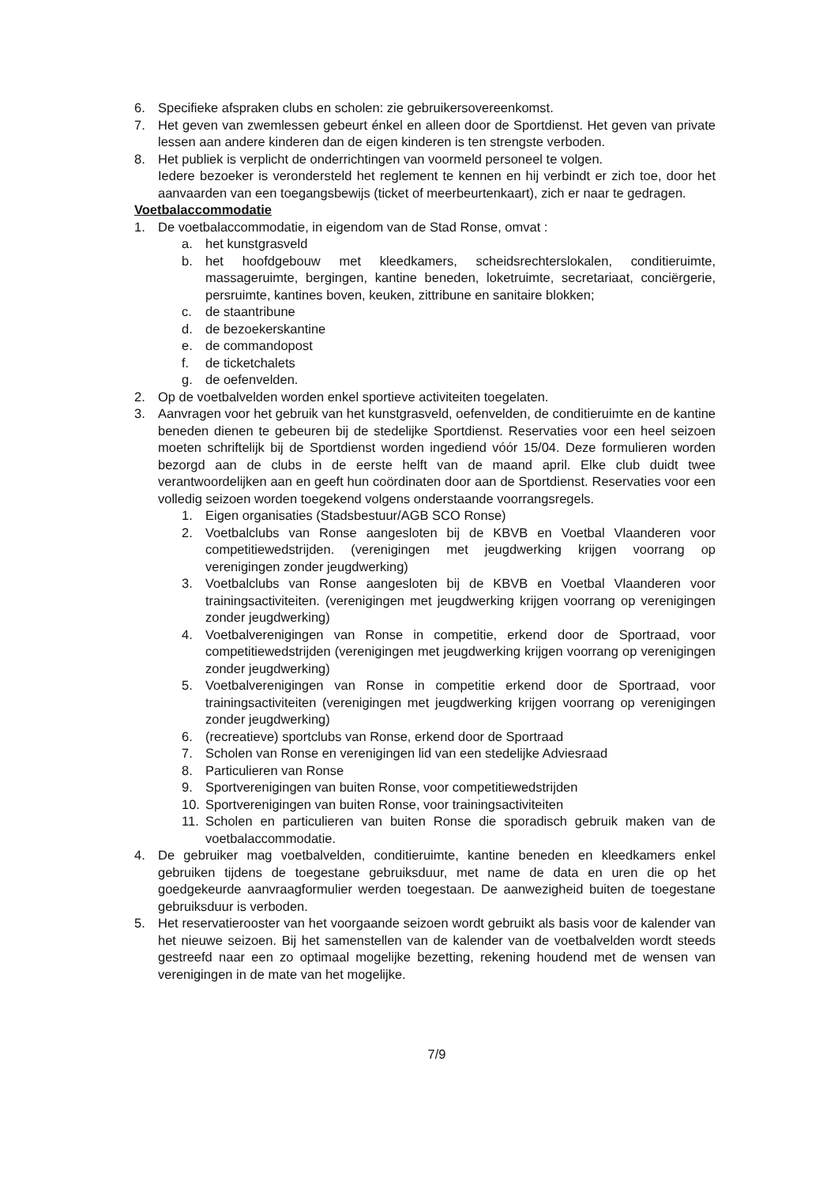6. Specifieke afspraken clubs en scholen: zie gebruikersovereenkomst.
7. Het geven van zwemlessen gebeurt énkel en alleen door de Sportdienst. Het geven van private lessen aan andere kinderen dan de eigen kinderen is ten strengste verboden.
8. Het publiek is verplicht de onderrichtingen van voormeld personeel te volgen.
Iedere bezoeker is verondersteld het reglement te kennen en hij verbindt er zich toe, door het aanvaarden van een toegangsbewijs (ticket of meerbeurtenkaart), zich er naar te gedragen.
Voetbalaccommodatie
1. De voetbalaccommodatie, in eigendom van de Stad Ronse, omvat :
a. het kunstgrasveld
b. het hoofdgebouw met kleedkamers, scheidsrechterslokalen, conditieruimte, massageruimte, bergingen, kantine beneden, loketruimte, secretariaat, conciërgerie, persruimte, kantines boven, keuken, zittribune en sanitaire blokken;
c. de staantribune
d. de bezoekerskantine
e. de commandopost
f. de ticketchalets
g. de oefenvelden.
2. Op de voetbalvelden worden enkel sportieve activiteiten toegelaten.
3. Aanvragen voor het gebruik van het kunstgrasveld, oefenvelden, de conditieruimte en de kantine beneden dienen te gebeuren bij de stedelijke Sportdienst. Reservaties voor een heel seizoen moeten schriftelijk bij de Sportdienst worden ingediend vóór 15/04. Deze formulieren worden bezorgd aan de clubs in de eerste helft van de maand april. Elke club duidt twee verantwoordelijken aan en geeft hun coördinaten door aan de Sportdienst. Reservaties voor een volledig seizoen worden toegekend volgens onderstaande voorrangsregels.
1. Eigen organisaties (Stadsbestuur/AGB SCO Ronse)
2. Voetbalclubs van Ronse aangesloten bij de KBVB en Voetbal Vlaanderen voor competitiewedstrijden. (verenigingen met jeugdwerking krijgen voorrang op verenigingen zonder jeugdwerking)
3. Voetbalclubs van Ronse aangesloten bij de KBVB en Voetbal Vlaanderen voor trainingsactiviteiten. (verenigingen met jeugdwerking krijgen voorrang op verenigingen zonder jeugdwerking)
4. Voetbalverenigingen van Ronse in competitie, erkend door de Sportraad, voor competitiewedstrijden (verenigingen met jeugdwerking krijgen voorrang op verenigingen zonder jeugdwerking)
5. Voetbalverenigingen van Ronse in competitie erkend door de Sportraad, voor trainingsactiviteiten (verenigingen met jeugdwerking krijgen voorrang op verenigingen zonder jeugdwerking)
6. (recreatieve) sportclubs van Ronse, erkend door de Sportraad
7. Scholen van Ronse en verenigingen lid van een stedelijke Adviesraad
8. Particulieren van Ronse
9. Sportverenigingen van buiten Ronse, voor competitiewedstrijden
10. Sportverenigingen van buiten Ronse, voor trainingsactiviteiten
11. Scholen en particulieren van buiten Ronse die sporadisch gebruik maken van de voetbalaccommodatie.
4. De gebruiker mag voetbalvelden, conditieruimte, kantine beneden en kleedkamers enkel gebruiken tijdens de toegestane gebruiksduur, met name de data en uren die op het goedgekeurde aanvraagformulier werden toegestaan. De aanwezigheid buiten de toegestane gebruiksduur is verboden.
5. Het reservatierooster van het voorgaande seizoen wordt gebruikt als basis voor de kalender van het nieuwe seizoen. Bij het samenstellen van de kalender van de voetbalvelden wordt steeds gestreefd naar een zo optimaal mogelijke bezetting, rekening houdend met de wensen van verenigingen in de mate van het mogelijke.
7/9